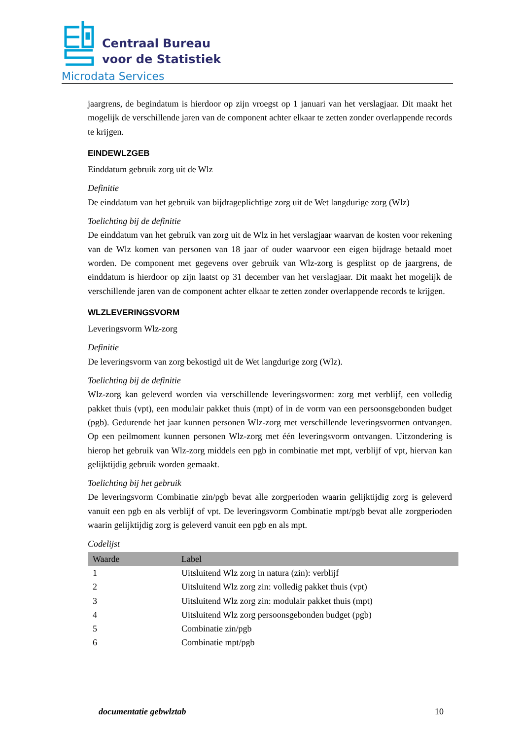Centraal Bureau
voor de Statistiek
Microdata Services
jaargrens, de begindatum is hierdoor op zijn vroegst op 1 januari van het verslagjaar. Dit maakt het mogelijk de verschillende jaren van de component achter elkaar te zetten zonder overlappende records te krijgen.
EINDEWLZGEB
Einddatum gebruik zorg uit de Wlz
Definitie
De einddatum van het gebruik van bijdrageplichtige zorg uit de Wet langdurige zorg (Wlz)
Toelichting bij de definitie
De einddatum van het gebruik van zorg uit de Wlz in het verslagjaar waarvan de kosten voor rekening van de Wlz komen van personen van 18 jaar of ouder waarvoor een eigen bijdrage betaald moet worden. De component met gegevens over gebruik van Wlz-zorg is gesplitst op de jaargrens, de einddatum is hierdoor op zijn laatst op 31 december van het verslagjaar. Dit maakt het mogelijk de verschillende jaren van de component achter elkaar te zetten zonder overlappende records te krijgen.
WLZLEVERINGSVORM
Leveringsvorm Wlz-zorg
Definitie
De leveringsvorm van zorg bekostigd uit de Wet langdurige zorg (Wlz).
Toelichting bij de definitie
Wlz-zorg kan geleverd worden via verschillende leveringsvormen: zorg met verblijf, een volledig pakket thuis (vpt), een modulair pakket thuis (mpt) of in de vorm van een persoonsgebonden budget (pgb). Gedurende het jaar kunnen personen Wlz-zorg met verschillende leveringsvormen ontvangen. Op een peilmoment kunnen personen Wlz-zorg met één leveringsvorm ontvangen. Uitzondering is hierop het gebruik van Wlz-zorg middels een pgb in combinatie met mpt, verblijf of vpt, hiervan kan gelijktijdig gebruik worden gemaakt.
Toelichting bij het gebruik
De leveringsvorm Combinatie zin/pgb bevat alle zorgperioden waarin gelijktijdig zorg is geleverd vanuit een pgb en als verblijf of vpt. De leveringsvorm Combinatie mpt/pgb bevat alle zorgperioden waarin gelijktijdig zorg is geleverd vanuit een pgb en als mpt.
Codelijst
| Waarde | Label |
| --- | --- |
| 1 | Uitsluitend Wlz zorg in natura (zin): verblijf |
| 2 | Uitsluitend Wlz zorg zin: volledig pakket thuis (vpt) |
| 3 | Uitsluitend Wlz zorg zin: modulair pakket thuis (mpt) |
| 4 | Uitsluitend Wlz zorg persoonsgebonden budget (pgb) |
| 5 | Combinatie zin/pgb |
| 6 | Combinatie mpt/pgb |
documentatie gebwlztab 10